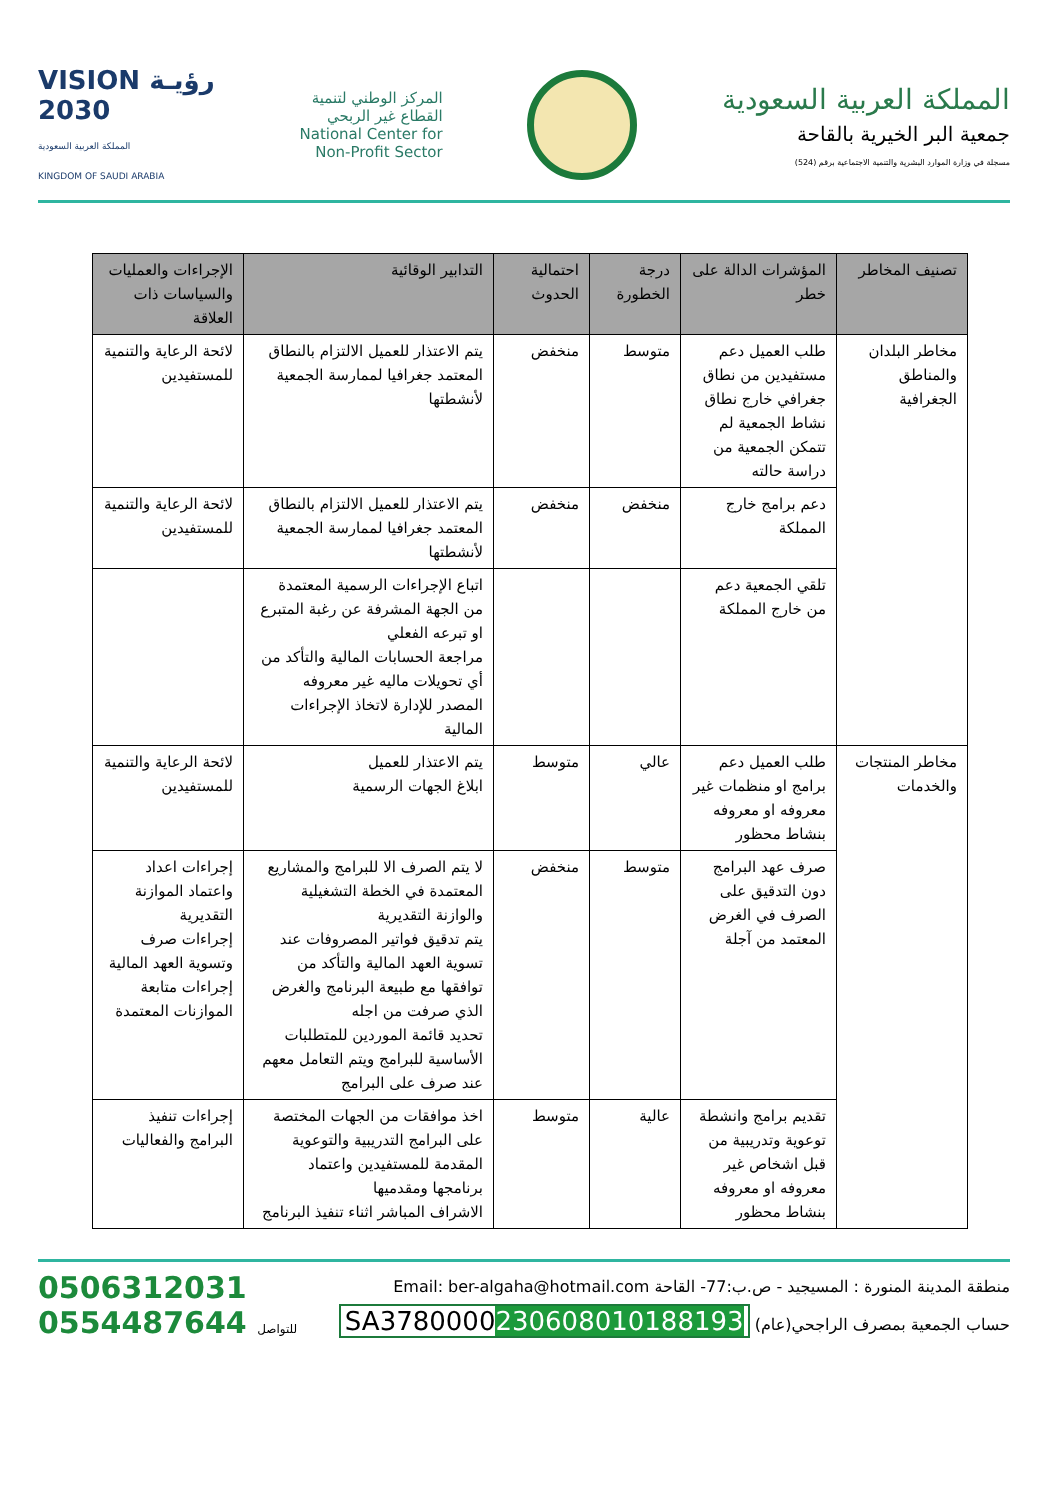المملكة العربية السعودية
جمعية البر الخيرية بالقاحة
مسجلة في وزارة الموارد البشرية والتنمية الاجتماعية برقم (524)
المركز الوطني لتنمية
القطاع غير الربحي
National Center for
Non-Profit Sector
VISION رؤيـة
2030
المملكة العربية السعودية
KINGDOM OF SAUDI ARABIA
| تصنيف المخاطر | المؤشرات الدالة على خطر | درجة الخطورة | احتمالية الحدوث | التدابير الوقائية | الإجراءات والعمليات والسياسات ذات العلاقة |
| --- | --- | --- | --- | --- | --- |
| مخاطر البلدان والمناطق الجغرافية | طلب العميل دعم مستفيدين من نطاق جغرافي خارج نطاق نشاط الجمعية لم تتمكن الجمعية من دراسة حالته | متوسط | منخفض | يتم الاعتذار للعميل الالتزام بالنطاق المعتمد جغرافيا لممارسة الجمعية لأنشطتها | لائحة الرعاية والتنمية للمستفيدين |
| | دعم برامج خارج المملكة | منخفض | منخفض | يتم الاعتذار للعميل الالتزام بالنطاق المعتمد جغرافيا لممارسة الجمعية لأنشطتها | لائحة الرعاية والتنمية للمستفيدين |
| | تلقي الجمعية دعم من خارج المملكة | | | اتباع الإجراءات الرسمية المعتمدة من الجهة المشرفة عن رغبة المتبرع او تبرعه الفعلي مراجعة الحسابات المالية والتأكد من أي تحويلات ماليه غير معروفه المصدر للإدارة لاتخاذ الإجراءات المالية | |
| مخاطر المنتجات والخدمات | طلب العميل دعم برامج او منظمات غير معروفه او معروفه بنشاط محظور | عالي | متوسط | يتم الاعتذار للعميل ابلاغ الجهات الرسمية | لائحة الرعاية والتنمية للمستفيدين |
| | صرف عهد البرامج دون التدقيق على الصرف في الغرض المعتمد من آجلة | متوسط | منخفض | لا يتم الصرف الا للبرامج والمشاريع المعتمدة في الخطة التشغيلية والوازنة التقديرية يتم تدقيق فواتير المصروفات عند تسوية العهد المالية والتأكد من توافقها مع طبيعة البرنامج والغرض الذي صرفت من اجله تحديد قائمة الموردين للمتطلبات الأساسية للبرامج ويتم التعامل معهم عند صرف على البرامج | إجراءات اعداد واعتماد الموازنة التقديرية إجراءات صرف وتسوية العهد المالية إجراءات متابعة الموازنات المعتمدة |
| | تقديم برامج وانشطة توعوية وتدريبية من قبل اشخاص غير معروفه او معروفه بنشاط محظور | عالية | متوسط | اخذ موافقات من الجهات المختصة على البرامج التدريبية والتوعوية المقدمة للمستفيدين واعتماد برنامجها ومقدميها الاشراف المباشر اثناء تنفيذ البرنامج | إجراءات تنفيذ البرامج والفعاليات |
منطقة المدينة المنورة : المسيجيد - ص.ب:77- القاحة Email: ber-algaha@hotmail.com
حساب الجمعية بمصرف الراجحي(عام) SA3780000230608010188193
0506312031
0554487644 للتواصل